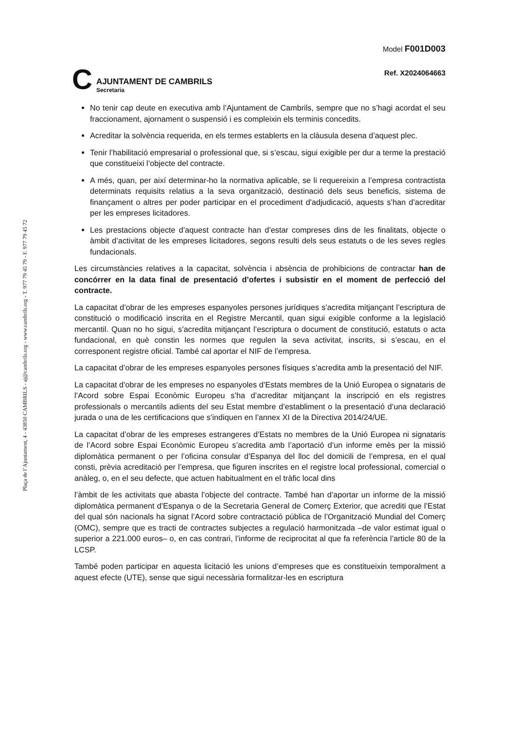Plaça de l’Ajuntament, 4 - 43850 CAMBRILS - aj@cambrils.org - www.cambrils.org - T. 977 79 45 79 - F. 977 79 45 72
C
AJUNTAMENT DE CAMBRILS
Secretaria
Model F001D003
Ref. X2024064663
No tenir cap deute en executiva amb l’Ajuntament de Cambrils, sempre que no s’hagi acordat el seu fraccionament, ajornament o suspensió i es compleixin els terminis concedits.
Acreditar la solvència requerida, en els termes establerts en la clàusula desena d’aquest plec.
Tenir l’habilitació empresarial o professional que, si s’escau, sigui exigible per dur a terme la prestació que constitueixi l’objecte del contracte.
A més, quan, per així determinar-ho la normativa aplicable, se li requereixin a l’empresa contractista determinats requisits relatius a la seva organització, destinació dels seus beneficis, sistema de finançament o altres per poder participar en el procediment d'adjudicació, aquests s’han d’acreditar per les empreses licitadores.
Les prestacions objecte d’aquest contracte han d’estar compreses dins de les finalitats, objecte o àmbit d’activitat de les empreses licitadores, segons resulti dels seus estatuts o de les seves regles fundacionals.
Les circumstàncies relatives a la capacitat, solvència i absència de prohibicions de contractar han de concórrer en la data final de presentació d’ofertes i subsistir en el moment de perfecció del contracte.
La capacitat d’obrar de les empreses espanyoles persones jurídiques s’acredita mitjançant l’escriptura de constitució o modificació inscrita en el Registre Mercantil, quan sigui exigible conforme a la legislació mercantil. Quan no ho sigui, s’acredita mitjançant l’escriptura o document de constitució, estatuts o acta fundacional, en què constin les normes que regulen la seva activitat, inscrits, si s’escau, en el corresponent registre oficial. També cal aportar el NIF de l’empresa.
La capacitat d’obrar de les empreses espanyoles persones físiques s’acredita amb la presentació del NIF.
La capacitat d’obrar de les empreses no espanyoles d’Estats membres de la Unió Europea o signataris de l’Acord sobre Espai Econòmic Europeu s’ha d’acreditar mitjançant la inscripció en els registres professionals o mercantils adients del seu Estat membre d’establiment o la presentació d’una declaració jurada o una de les certificacions que s’indiquen en l’annex XI de la Directiva 2014/24/UE.
La capacitat d’obrar de les empreses estrangeres d’Estats no membres de la Unió Europea ni signataris de l’Acord sobre Espai Econòmic Europeu s’acredita amb l’aportació d’un informe emès per la missió diplomàtica permanent o per l’oficina consular d’Espanya del lloc del domicili de l’empresa, en el qual consti, prèvia acreditació per l’empresa, que figuren inscrites en el registre local professional, comercial o anàleg, o, en el seu defecte, que actuen habitualment en el tràfic local dins
l’àmbit de les activitats que abasta l’objecte del contracte. També han d’aportar un informe de la missió diplomàtica permanent d’Espanya o de la Secretaria General de Comerç Exterior, que acrediti que l’Estat del qual són nacionals ha signat l’Acord sobre contractació pública de l’Organització Mundial del Comerç (OMC), sempre que es tracti de contractes subjectes a regulació harmonitzada –de valor estimat igual o superior a 221.000 euros– o, en cas contrari, l’informe de reciprocitat al que fa referència l’article 80 de la LCSP.
També poden participar en aquesta licitació les unions d’empreses que es constitueixin temporalment a aquest efecte (UTE), sense que sigui necessària formalitzar-les en escriptura